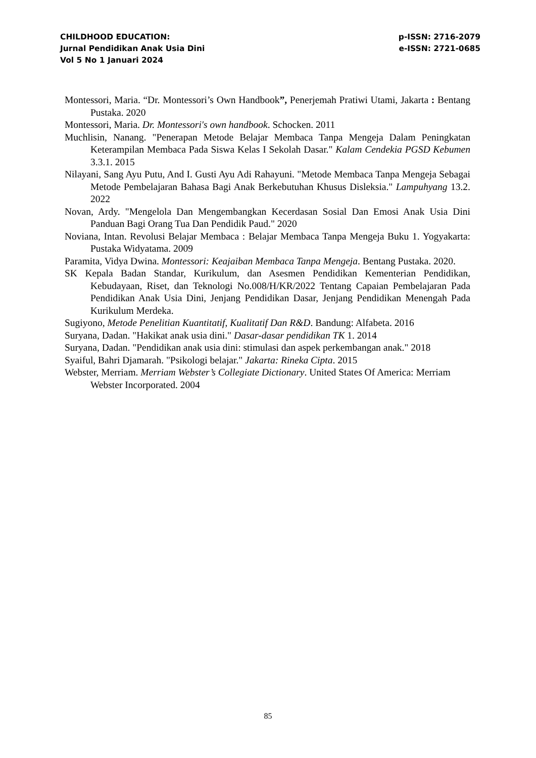CHILDHOOD EDUCATION:
Jurnal Pendidikan Anak Usia Dini
Vol 5 No 1 Januari 2024
p-ISSN: 2716-2079
e-ISSN: 2721-0685
Montessori, Maria. “Dr. Montessori’s Own Handbook”, Penerjemah Pratiwi Utami, Jakarta : Bentang Pustaka. 2020
Montessori, Maria. Dr. Montessori's own handbook. Schocken. 2011
Muchlisin, Nanang. "Penerapan Metode Belajar Membaca Tanpa Mengeja Dalam Peningkatan Keterampilan Membaca Pada Siswa Kelas I Sekolah Dasar." Kalam Cendekia PGSD Kebumen 3.3.1. 2015
Nilayani, Sang Ayu Putu, And I. Gusti Ayu Adi Rahayuni. "Metode Membaca Tanpa Mengeja Sebagai Metode Pembelajaran Bahasa Bagi Anak Berkebutuhan Khusus Disleksia." Lampuhyang 13.2. 2022
Novan, Ardy. "Mengelola Dan Mengembangkan Kecerdasan Sosial Dan Emosi Anak Usia Dini Panduan Bagi Orang Tua Dan Pendidik Paud." 2020
Noviana, Intan. Revolusi Belajar Membaca : Belajar Membaca Tanpa Mengeja Buku 1. Yogyakarta: Pustaka Widyatama. 2009
Paramita, Vidya Dwina. Montessori: Keajaiban Membaca Tanpa Mengeja. Bentang Pustaka. 2020.
SK Kepala Badan Standar, Kurikulum, dan Asesmen Pendidikan Kementerian Pendidikan, Kebudayaan, Riset, dan Teknologi No.008/H/KR/2022 Tentang Capaian Pembelajaran Pada Pendidikan Anak Usia Dini, Jenjang Pendidikan Dasar, Jenjang Pendidikan Menengah Pada Kurikulum Merdeka.
Sugiyono, Metode Penelitian Kuantitatif, Kualitatif Dan R&D. Bandung: Alfabeta. 2016
Suryana, Dadan. "Hakikat anak usia dini." Dasar-dasar pendidikan TK 1. 2014
Suryana, Dadan. "Pendidikan anak usia dini: stimulasi dan aspek perkembangan anak." 2018
Syaiful, Bahri Djamarah. "Psikologi belajar." Jakarta: Rineka Cipta. 2015
Webster, Merriam. Merriam Webster’s Collegiate Dictionary. United States Of America: Merriam Webster Incorporated. 2004
85